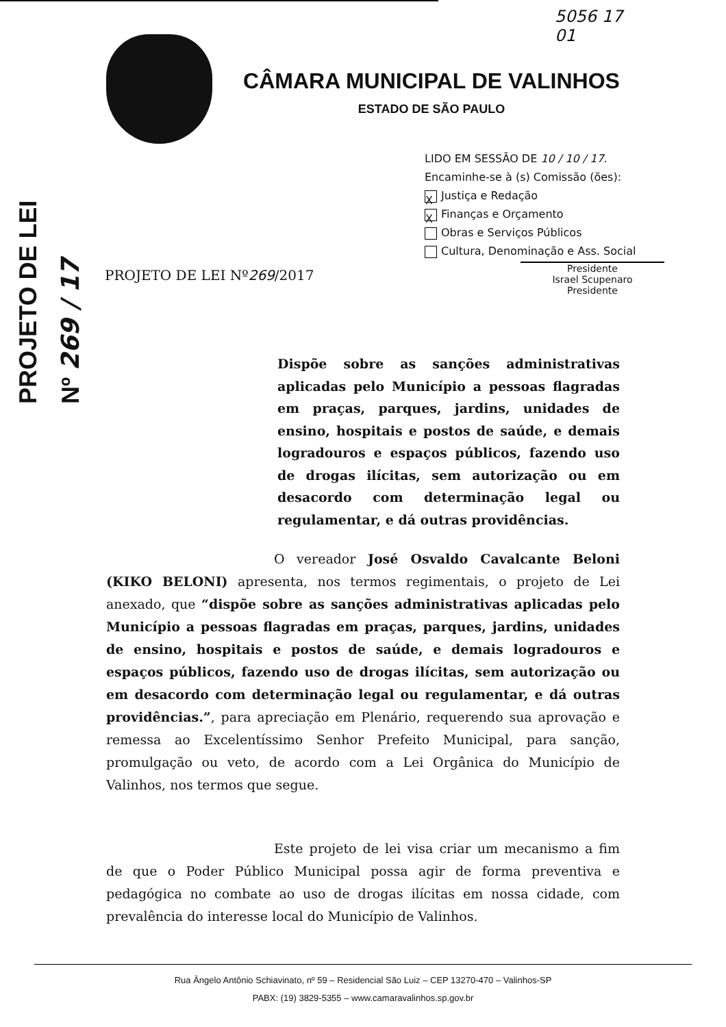PROJETO DE LEI
Nº 269 / 17
5056 17
01
CÂMARA MUNICIPAL DE VALINHOS
ESTADO DE SÃO PAULO
LIDO EM SESSÃO DE 10 / 10 / 17.
Encaminhe-se à (s) Comissão (ões):
X Justiça e Redação
X Finanças e Orçamento
Obras e Serviços Públicos
Cultura, Denominação e Ass. Social
Presidente
Israel Scupenaro
Presidente
PROJETO DE LEI Nº269/2017
Dispõe sobre as sanções administrativas aplicadas pelo Município a pessoas flagradas em praças, parques, jardins, unidades de ensino, hospitais e postos de saúde, e demais logradouros e espaços públicos, fazendo uso de drogas ilícitas, sem autorização ou em desacordo com determinação legal ou regulamentar, e dá outras providências.
O vereador José Osvaldo Cavalcante Beloni (KIKO BELONI) apresenta, nos termos regimentais, o projeto de Lei anexado, que “dispõe sobre as sanções administrativas aplicadas pelo Município a pessoas flagradas em praças, parques, jardins, unidades de ensino, hospitais e postos de saúde, e demais logradouros e espaços públicos, fazendo uso de drogas ilícitas, sem autorização ou em desacordo com determinação legal ou regulamentar, e dá outras providências.”, para apreciação em Plenário, requerendo sua aprovação e remessa ao Excelentíssimo Senhor Prefeito Municipal, para sanção, promulgação ou veto, de acordo com a Lei Orgânica do Município de Valinhos, nos termos que segue.
Este projeto de lei visa criar um mecanismo a fim de que o Poder Público Municipal possa agir de forma preventiva e pedagógica no combate ao uso de drogas ilícitas em nossa cidade, com prevalência do interesse local do Município de Valinhos.
Rua Ângelo Antônio Schiavinato, nº 59 – Residencial São Luiz – CEP 13270-470 – Valinhos-SP
PABX: (19) 3829-5355 – www.camaravalinhos.sp.gov.br